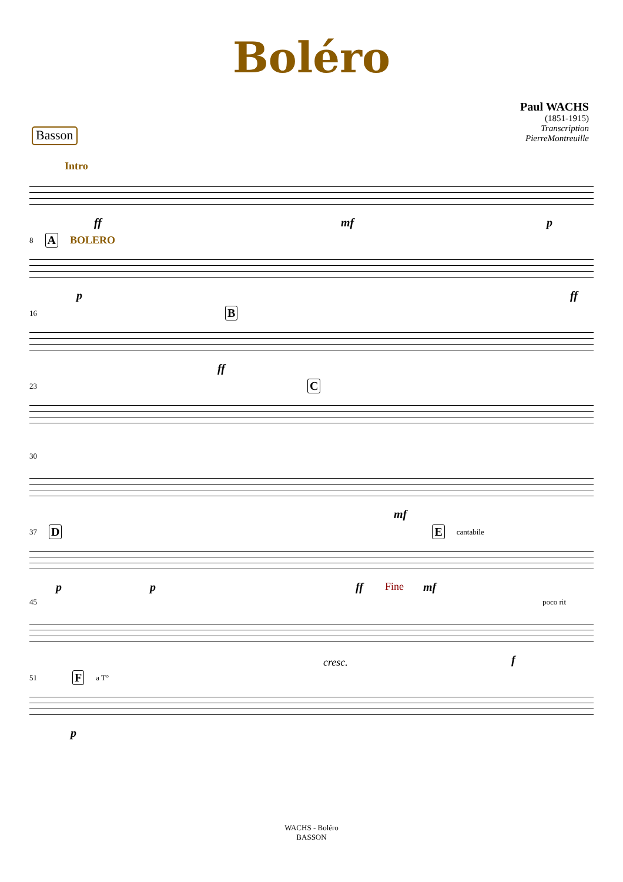Boléro
Basson
Paul WACHS
(1851-1915)
Transcription
PierreMontreuille
Intro
ff mf p
8 A BOLERO
p ff
16 B
ff
23 C
30
mf
37 D E cantabile
p p ff Fine mf
45 poco rit
cresc. f
51 F a T°
p
WACHS - Boléro
BASSON